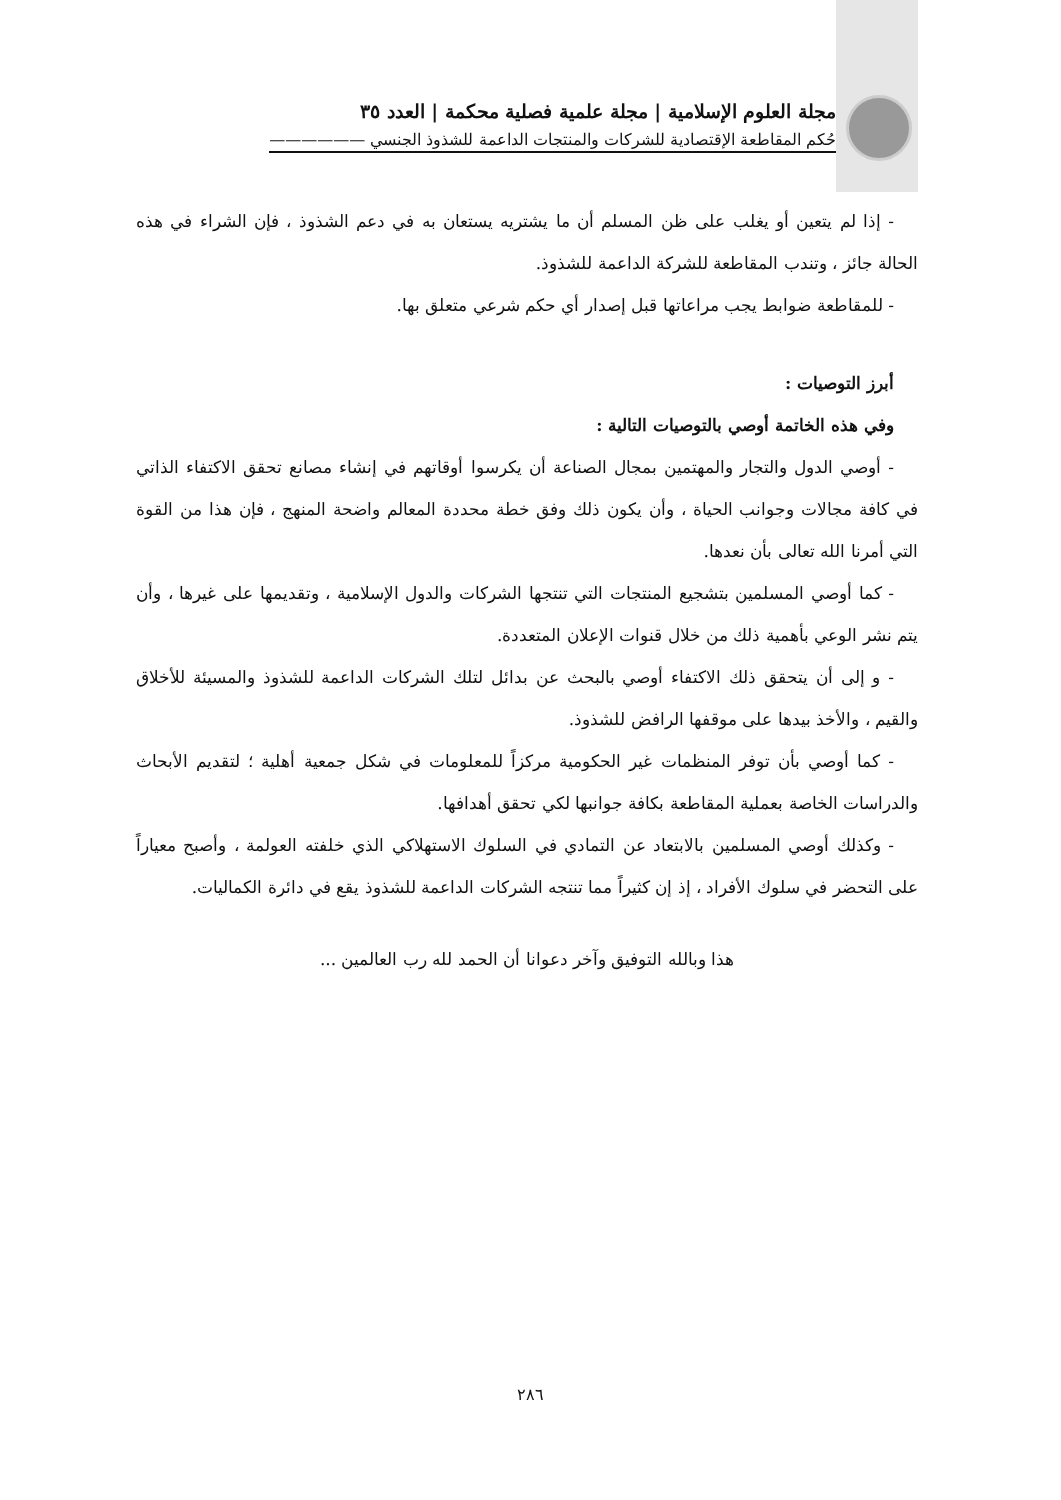مجلة العلوم الإسلامية | مجلة علمية فصلية محكمة | العدد ٣٥
حُكم المقاطعة الإقتصادية للشركات والمنتجات الداعمة للشذوذ الجنسي ——————
- إذا لم يتعين أو يغلب على ظن المسلم أن ما يشتريه يستعان به في دعم الشذوذ ، فإن الشراء في هذه الحالة جائز ، وتندب المقاطعة للشركة الداعمة للشذوذ.
- للمقاطعة ضوابط يجب مراعاتها قبل إصدار أي حكم شرعي متعلق بها.
أبرز التوصيات :
وفي هذه الخاتمة أوصي بالتوصيات التالية :
- أوصي الدول والتجار والمهتمين بمجال الصناعة أن يكرسوا أوقاتهم في إنشاء مصانع تحقق الاكتفاء الذاتي في كافة مجالات وجوانب الحياة ، وأن يكون ذلك وفق خطة محددة المعالم واضحة المنهج ، فإن هذا من القوة التي أمرنا الله تعالى بأن نعدها.
- كما أوصي المسلمين بتشجيع المنتجات التي تنتجها الشركات والدول الإسلامية ، وتقديمها على غيرها ، وأن يتم نشر الوعي بأهمية ذلك من خلال قنوات الإعلان المتعددة.
- و إلى أن يتحقق ذلك الاكتفاء أوصي بالبحث عن بدائل لتلك الشركات الداعمة للشذوذ والمسيئة للأخلاق والقيم ، والأخذ بيدها على موقفها الرافض للشذوذ.
- كما أوصي بأن توفر المنظمات غير الحكومية مركزاً للمعلومات في شكل جمعية أهلية ؛ لتقديم الأبحاث والدراسات الخاصة بعملية المقاطعة بكافة جوانبها لكي تحقق أهدافها.
- وكذلك أوصي المسلمين بالابتعاد عن التمادي في السلوك الاستهلاكي الذي خلفته العولمة ، وأصبح معياراً على التحضر في سلوك الأفراد ، إذ إن كثيراً مما تنتجه الشركات الداعمة للشذوذ يقع في دائرة الكماليات.
هذا وبالله التوفيق وآخر دعوانا أن الحمد لله رب العالمين ...
٢٨٦